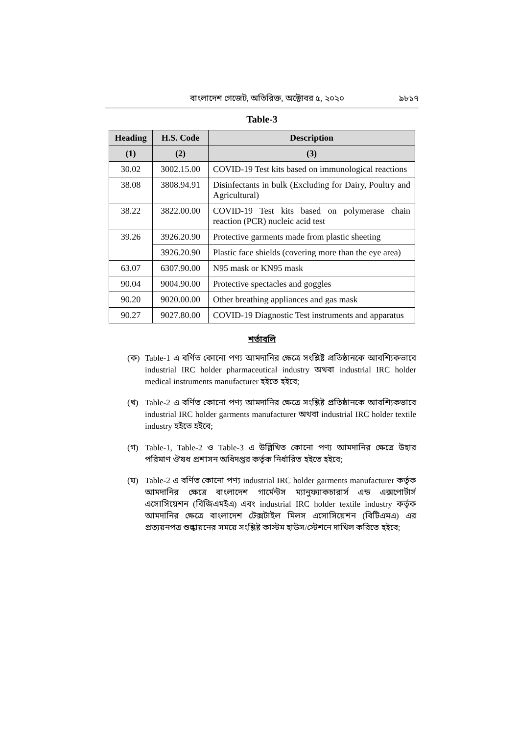বাংলাদেশ গেজেট, অতিরিক্ত, অক্টোবর ৫, ২০২০ ৯৮১৭
Table-3
| Heading | H.S. Code | Description |
| --- | --- | --- |
| (1) | (2) | (3) |
| 30.02 | 3002.15.00 | COVID-19 Test kits based on immunological reactions |
| 38.08 | 3808.94.91 | Disinfectants in bulk (Excluding for Dairy, Poultry and Agricultural) |
| 38.22 | 3822.00.00 | COVID-19 Test kits based on polymerase chain reaction (PCR) nucleic acid test |
| 39.26 | 3926.20.90 | Protective garments made from plastic sheeting |
| | 3926.20.90 | Plastic face shields (covering more than the eye area) |
| 63.07 | 6307.90.00 | N95 mask or KN95 mask |
| 90.04 | 9004.90.00 | Protective spectacles and goggles |
| 90.20 | 9020.00.00 | Other breathing appliances and gas mask |
| 90.27 | 9027.80.00 | COVID-19 Diagnostic Test instruments and apparatus |
শর্তাবলি
(ক) Table-1 এ বর্ণিত কোনো পণ্য আমদানির ক্ষেত্রে সংশ্লিষ্ট প্রতিষ্ঠানকে আবশ্যিকভাবে industrial IRC holder pharmaceutical industry অথবা industrial IRC holder medical instruments manufacturer হইতে হইবে;
(খ) Table-2 এ বর্ণিত কোনো পণ্য আমদানির ক্ষেত্রে সংশ্লিষ্ট প্রতিষ্ঠানকে আবশ্যিকভাবে industrial IRC holder garments manufacturer অথবা industrial IRC holder textile industry হইতে হইবে;
(গ) Table-1, Table-2 ও Table-3 এ উল্লিখিত কোনো পণ্য আমদানির ক্ষেত্রে উহার পরিমাণ ঔষধ প্রশাসন অধিদপ্তর কর্তৃক নির্ধারিত হইতে হইবে;
(ঘ) Table-2 এ বর্ণিত কোনো পণ্য industrial IRC holder garments manufacturer কর্তৃক আমদানির ক্ষেত্রে বাংলাদেশ গার্মেন্টস ম্যানুফ্যাকচারার্স এন্ড এক্সপোর্টার্স এসোসিয়েশন (বিজিএমইএ) এবং industrial IRC holder textile industry কর্তৃক আমদানির ক্ষেত্রে বাংলাদেশ টেক্সটাইল মিলস এসোসিয়েশন (বিটিএমএ) এর প্রত্যয়নপত্র শুল্কায়নের সময়ে সংশ্লিষ্ট কাস্টম হাউস/স্টেশনে দাখিল করিতে হইবে;